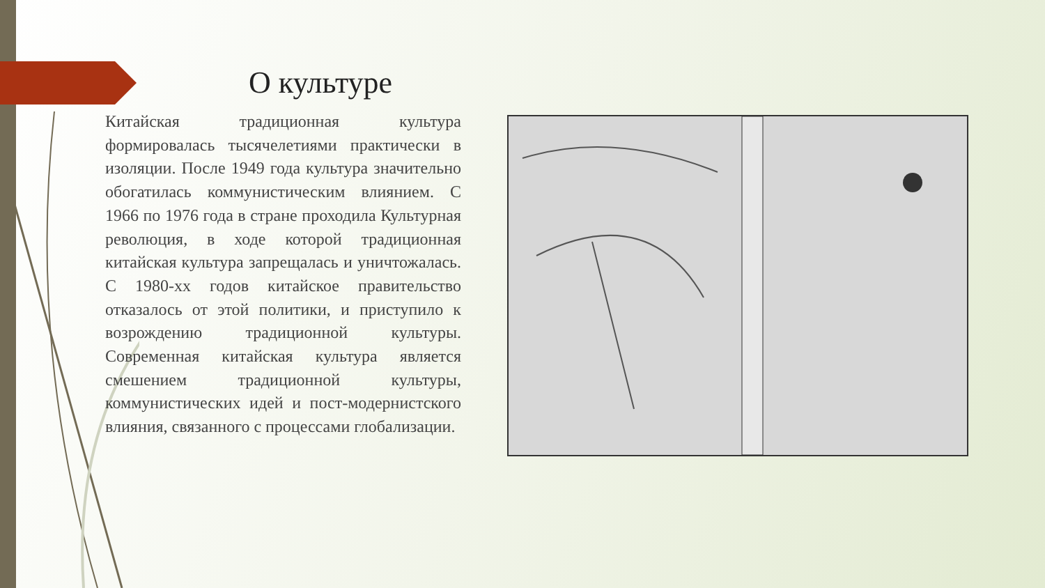О культуре
Китайская традиционная культура формировалась тысячелетиями практически в изоляции. После 1949 года культура значительно обогатилась коммунистическим влиянием. С 1966 по 1976 года в стране проходила Культурная революция, в ходе которой традиционная китайская культура запрещалась и уничтожалась. С 1980-хх годов китайское правительство отказалось от этой политики, и приступило к возрождению традиционной культуры. Современная китайская культура является смешением традиционной культуры, коммунистических идей и пост-модернистского влияния, связанного с процессами глобализации.